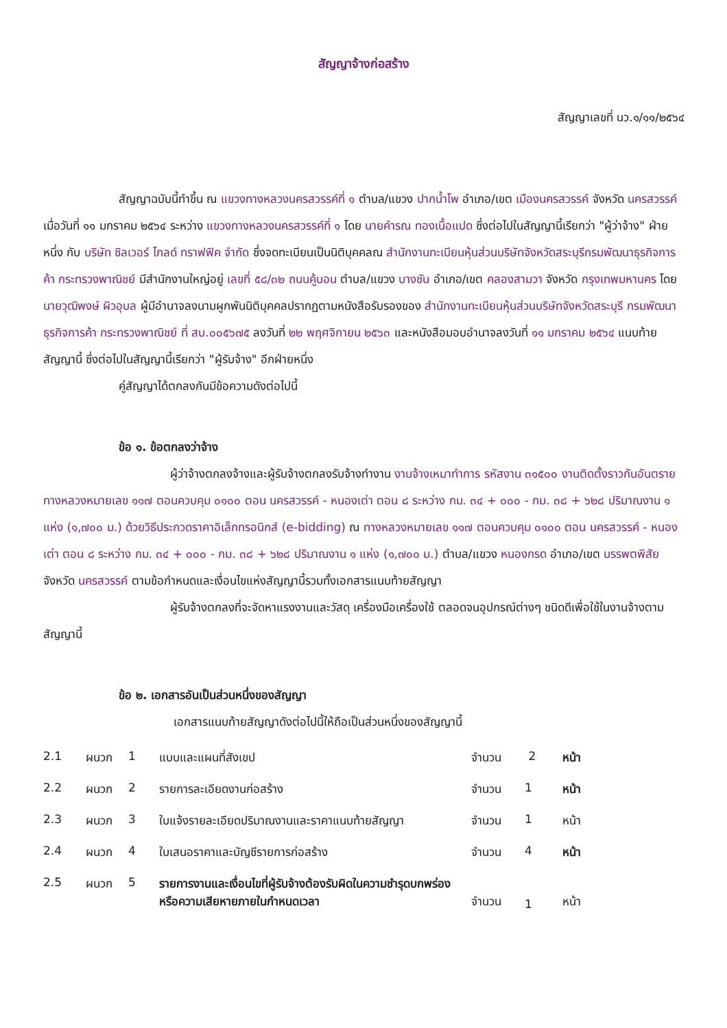สัญญาจ้างก่อสร้าง
สัญญาเลขที่ นว.๑/๑๑/๒๕๖๔
สัญญาฉบับนี้ทำขึ้น ณ แขวงทางหลวงนครสวรรค์ที่ ๑ ตำบล/แขวง ปากน้ำโพ อำเภอ/เขต เมืองนครสวรรค์ จังหวัด นครสวรรค์ เมื่อวันที่ ๑๑ มกราคม ๒๕๖๔ ระหว่าง แขวงทางหลวงนครสวรรค์ที่ ๑ โดย นายคำรณ ทองเนื้อแปด ซึ่งต่อไปในสัญญานี้เรียกว่า "ผู้ว่าจ้าง" ฝ่ายหนึ่ง กับ บริษัท ซิลเวอร์ โกลด์ ทราฟฟิค จำกัด ซึ่งจดทะเบียนเป็นนิติบุคคลณ สำนักงานทะเบียนหุ้นส่วนบริษัทจังหวัดสระบุรีกรมพัฒนาธุรกิจการค้า กระทรวงพาณิชย์ มีสำนักงานใหญ่อยู่ เลขที่ ๕๘/๓๒ ถนนคู้บอน ตำบล/แขวง บางชัน อำเภอ/เขต คลองสามวา จังหวัด กรุงเทพมหานคร โดยนายวุฒิพงษ์ ผิวอุบล ผู้มีอำนาจลงนามผูกพันนิติบุคคลปรากฏตามหนังสือรับรองของ สำนักงานทะเบียนหุ้นส่วนบริษัทจังหวัดสระบุรี กรมพัฒนาธุรกิจการค้า กระทรวงพาณิชย์ ที่ สบ.๐๐๕๖๗๕ ลงวันที่ ๒๒ พฤศจิกายน ๒๕๖๓ และหนังสือมอบอำนาจลงวันที่ ๑๑ มกราคม ๒๕๖๔ แนบท้ายสัญญานี้ ซึ่งต่อไปในสัญญานี้เรียกว่า "ผู้รับจ้าง" อีกฝ่ายหนึ่ง
คู่สัญญาได้ตกลงกันมีข้อความดังต่อไปนี้
ข้อ ๑. ข้อตกลงว่าจ้าง
ผู้ว่าจ้างตกลงจ้างและผู้รับจ้างตกลงรับจ้างทำงาน งานจ้างเหมาทำการ รหัสงาน ๓๑๕๐๐ งานติดตั้งราวกันอันตราย ทางหลวงหมายเลข ๑๑๗ ตอนควบคุม ๐๑๐๐ ตอน นครสวรรค์ - หนองเต่า ตอน ๘ ระหว่าง กม. ๓๔ + ๐๐๐ - กม. ๓๘ + ๖๒๘ ปริมาณงาน ๑ แห่ง (๑,๗๐๐ ม.) ด้วยวิธีประกวดราคาอิเล็กทรอนิกส์ (e-bidding) ณ ทางหลวงหมายเลข ๑๑๗ ตอนควบคุม ๐๑๐๐ ตอน นครสวรรค์ - หนองเต่า ตอน ๘ ระหว่าง กม. ๓๔ + ๐๐๐ - กม. ๓๘ + ๖๒๘ ปริมาณงาน ๑ แห่ง (๑,๗๐๐ ม.) ตำบล/แขวง หนองกรด อำเภอ/เขต บรรพตพิสัย จังหวัด นครสวรรค์ ตามข้อกำหนดและเงื่อนไขแห่งสัญญานี้รวมทั้งเอกสารแนบท้ายสัญญา
ผู้รับจ้างตกลงที่จะจัดหาแรงงานและวัสดุ เครื่องมือเครื่องใช้ ตลอดจนอุปกรณ์ต่างๆ ชนิดดีเพื่อใช้ในงานจ้างตามสัญญานี้
ข้อ ๒. เอกสารอันเป็นส่วนหนึ่งของสัญญา
เอกสารแนบท้ายสัญญาดังต่อไปนี้ให้ถือเป็นส่วนหนึ่งของสัญญานี้
| 2.1 | ผนวก | 1 | แบบและแผนที่สังเขป | จำนวน | 2 | หน้า |
| 2.2 | ผนวก | 2 | รายการละเอียดงานก่อสร้าง | จำนวน | 1 | หน้า |
| 2.3 | ผนวก | 3 | ใบแจ้งรายละเอียดปริมาณงานและราคาแนบท้ายสัญญา | จำนวน | 1 | หน้า |
| 2.4 | ผนวก | 4 | ใบเสนอราคาและบัญชีรายการก่อสร้าง | จำนวน | 4 | หน้า |
| 2.5 | ผนวก | 5 | รายการงานและเงื่อนไขที่ผู้รับจ้างต้องรับผิดในความชำรุดบกพร่อง หรือความเสียหายภายในกำหนดเวลา | จำนวน | 1 | หน้า |